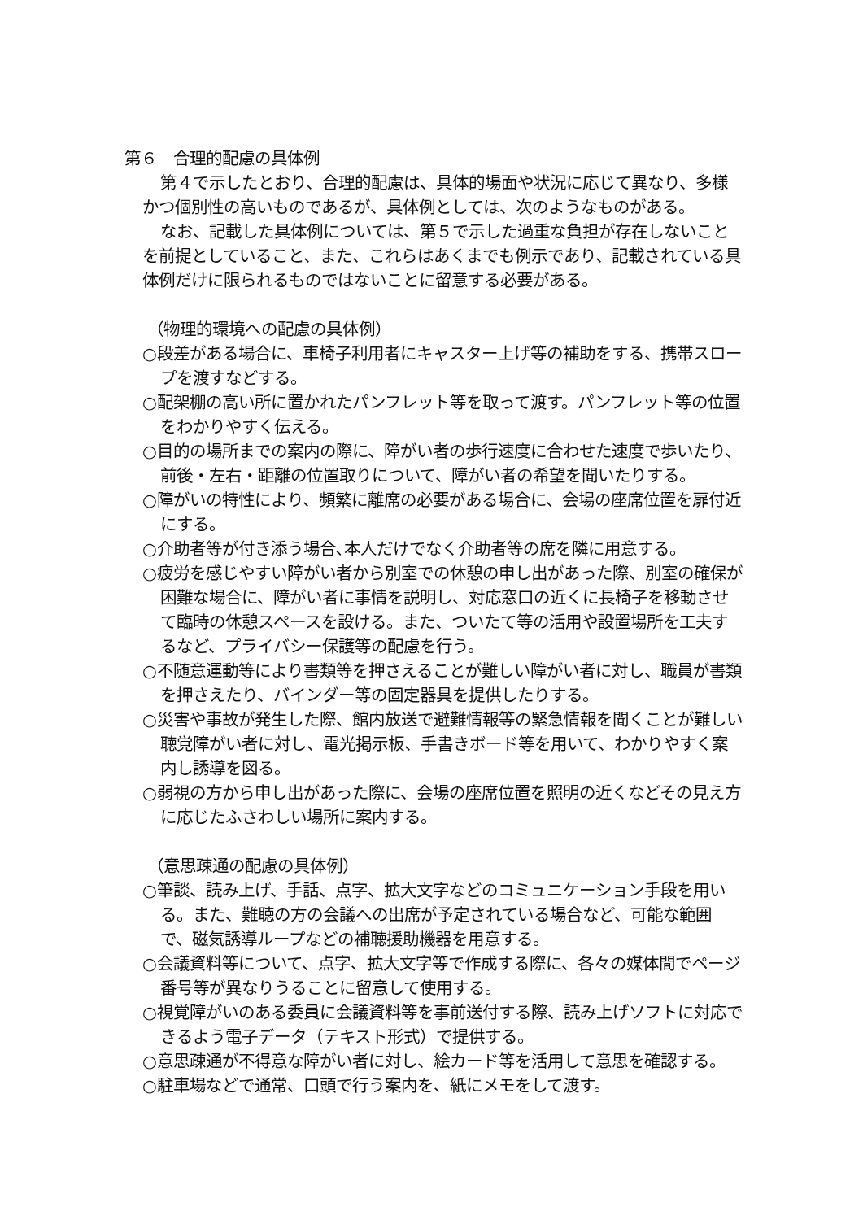第６　合理的配慮の具体例
第４で示したとおり、合理的配慮は、具体的場面や状況に応じて異なり、多様かつ個別性の高いものであるが、具体例としては、次のようなものがある。
なお、記載した具体例については、第５で示した過重な負担が存在しないことを前提としていること、また、これらはあくまでも例示であり、記載されている具体例だけに限られるものではないことに留意する必要がある。
（物理的環境への配慮の具体例）
○段差がある場合に、車椅子利用者にキャスター上げ等の補助をする、携帯スロープを渡すなどする。
○配架棚の高い所に置かれたパンフレット等を取って渡す。パンフレット等の位置をわかりやすく伝える。
○目的の場所までの案内の際に、障がい者の歩行速度に合わせた速度で歩いたり、前後・左右・距離の位置取りについて、障がい者の希望を聞いたりする。
○障がいの特性により、頻繁に離席の必要がある場合に、会場の座席位置を扉付近にする。
○介助者等が付き添う場合､本人だけでなく介助者等の席を隣に用意する。
○疲労を感じやすい障がい者から別室での休憩の申し出があった際、別室の確保が困難な場合に、障がい者に事情を説明し、対応窓口の近くに長椅子を移動させて臨時の休憩スペースを設ける。また、ついたて等の活用や設置場所を工夫するなど、プライバシー保護等の配慮を行う。
○不随意運動等により書類等を押さえることが難しい障がい者に対し、職員が書類を押さえたり、バインダー等の固定器具を提供したりする。
○災害や事故が発生した際、館内放送で避難情報等の緊急情報を聞くことが難しい聴覚障がい者に対し、電光掲示板、手書きボード等を用いて、わかりやすく案内し誘導を図る。
○弱視の方から申し出があった際に、会場の座席位置を照明の近くなどその見え方に応じたふさわしい場所に案内する。
（意思疎通の配慮の具体例）
○筆談、読み上げ、手話、点字、拡大文字などのコミュニケーション手段を用いる。また、難聴の方の会議への出席が予定されている場合など、可能な範囲で、磁気誘導ループなどの補聴援助機器を用意する。
○会議資料等について、点字、拡大文字等で作成する際に、各々の媒体間でページ番号等が異なりうることに留意して使用する。
○視覚障がいのある委員に会議資料等を事前送付する際、読み上げソフトに対応できるよう電子データ（テキスト形式）で提供する。
○意思疎通が不得意な障がい者に対し、絵カード等を活用して意思を確認する。
○駐車場などで通常、口頭で行う案内を、紙にメモをして渡す。